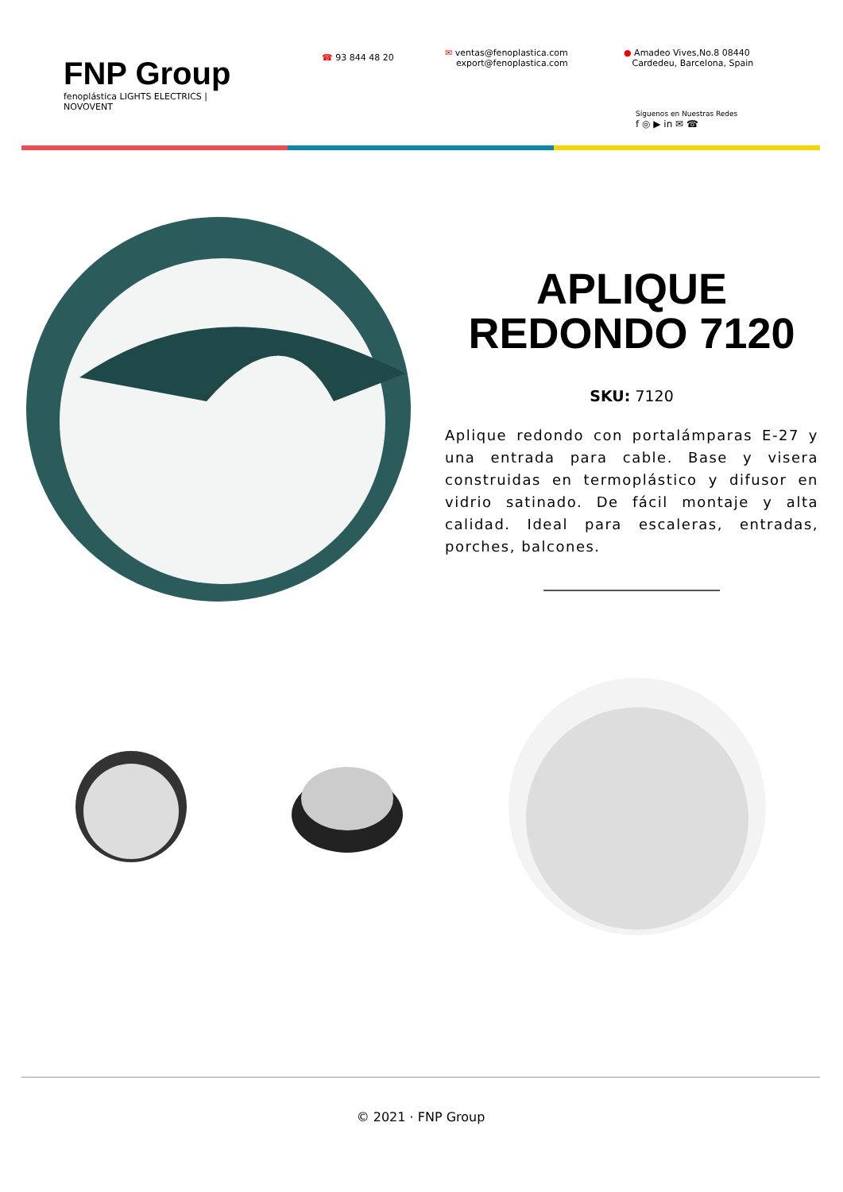FNP Group
fenoplástica LIGHTS ELECTRICS | NOVOVENT
☎ 93 844 48 20
✉ ventas@fenoplastica.com
export@fenoplastica.com
● Amadeo Vives,No.8 08440
Cardedeu, Barcelona, Spain
Síguenos en Nuestras Redes
f ◎ ▶ in ✉ ☎
APLIQUE
REDONDO 7120
SKU: 7120
Aplique redondo con portalámparas E-27 y una entrada para cable. Base y visera construidas en termoplástico y difusor en vidrio satinado. De fácil montaje y alta calidad. Ideal para escaleras, entradas, porches, balcones.
© 2021 · FNP Group